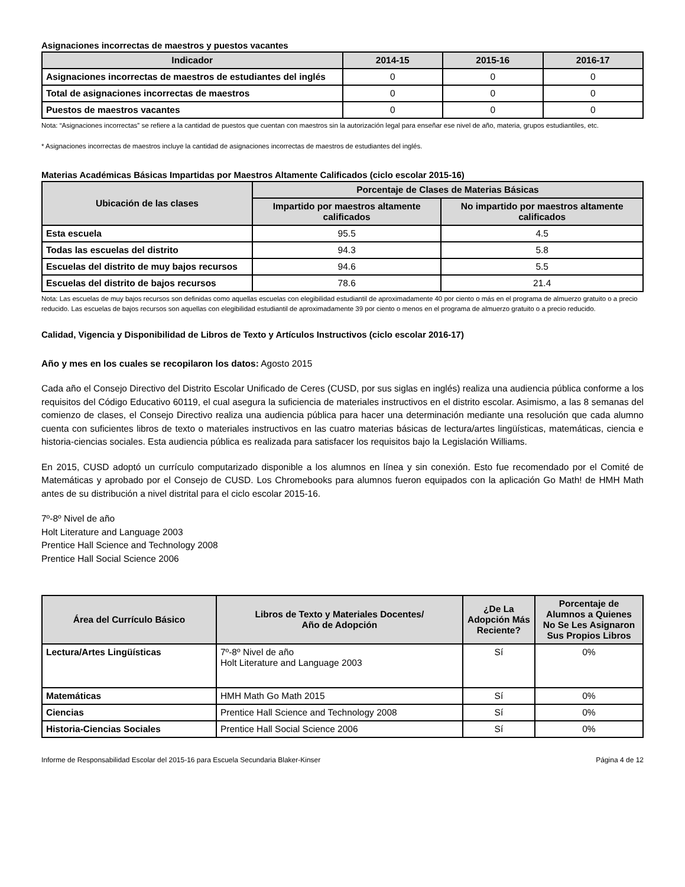Asignaciones incorrectas de maestros y puestos vacantes
| Indicador | 2014-15 | 2015-16 | 2016-17 |
| --- | --- | --- | --- |
| Asignaciones incorrectas de maestros de estudiantes del inglés | 0 | 0 | 0 |
| Total de asignaciones incorrectas de maestros | 0 | 0 | 0 |
| Puestos de maestros vacantes | 0 | 0 | 0 |
Nota: “Asignaciones incorrectas” se refiere a la cantidad de puestos que cuentan con maestros sin la autorización legal para enseñar ese nivel de año, materia, grupos estudiantiles, etc.
* Asignaciones incorrectas de maestros incluye la cantidad de asignaciones incorrectas de maestros de estudiantes del inglés.
Materias Académicas Básicas Impartidas por Maestros Altamente Calificados (ciclo escolar 2015-16)
| Ubicación de las clases | Porcentaje de Clases de Materias Básicas | |
| --- | --- | --- |
| | Impartido por maestros altamente calificados | No impartido por maestros altamente calificados |
| Esta escuela | 95.5 | 4.5 |
| Todas las escuelas del distrito | 94.3 | 5.8 |
| Escuelas del distrito de muy bajos recursos | 94.6 | 5.5 |
| Escuelas del distrito de bajos recursos | 78.6 | 21.4 |
Nota: Las escuelas de muy bajos recursos son definidas como aquellas escuelas con elegibilidad estudiantil de aproximadamente 40 por ciento o más en el programa de almuerzo gratuito o a precio reducido. Las escuelas de bajos recursos son aquellas con elegibilidad estudiantil de aproximadamente 39 por ciento o menos en el programa de almuerzo gratuito o a precio reducido.
Calidad, Vigencia y Disponibilidad de Libros de Texto y Artículos Instructivos (ciclo escolar 2016-17)
Año y mes en los cuales se recopilaron los datos: Agosto 2015
Cada año el Consejo Directivo del Distrito Escolar Unificado de Ceres (CUSD, por sus siglas en inglés) realiza una audiencia pública conforme a los requisitos del Código Educativo 60119, el cual asegura la suficiencia de materiales instructivos en el distrito escolar. Asimismo, a las 8 semanas del comienzo de clases, el Consejo Directivo realiza una audiencia pública para hacer una determinación mediante una resolución que cada alumno cuenta con suficientes libros de texto o materiales instructivos en las cuatro materias básicas de lectura/artes lingüísticas, matemáticas, ciencia e historia-ciencias sociales. Esta audiencia pública es realizada para satisfacer los requisitos bajo la Legislación Williams.
En 2015, CUSD adoptó un currículo computarizado disponible a los alumnos en línea y sin conexión. Esto fue recomendado por el Comité de Matemáticas y aprobado por el Consejo de CUSD. Los Chromebooks para alumnos fueron equipados con la aplicación Go Math! de HMH Math antes de su distribución a nivel distrital para el ciclo escolar 2015-16.
7º-8º Nivel de año
Holt Literature and Language 2003
Prentice Hall Science and Technology 2008
Prentice Hall Social Science 2006
| Área del Currículo Básico | Libros de Texto y Materiales Docentes/ Año de Adopción | ¿De La Adopción Más Reciente? | Porcentaje de Alumnos a Quienes No Se Les Asignaron Sus Propios Libros |
| --- | --- | --- | --- |
| Lectura/Artes Lingüísticas | 7º-8º Nivel de año Holt Literature and Language 2003 | Sí | 0% |
| Matemáticas | HMH Math Go Math 2015 | Sí | 0% |
| Ciencias | Prentice Hall Science and Technology 2008 | Sí | 0% |
| Historia-Ciencias Sociales | Prentice Hall Social Science 2006 | Sí | 0% |
Informe de Responsabilidad Escolar del 2015-16 para Escuela Secundaria Blaker-Kinser Página 4 de 12